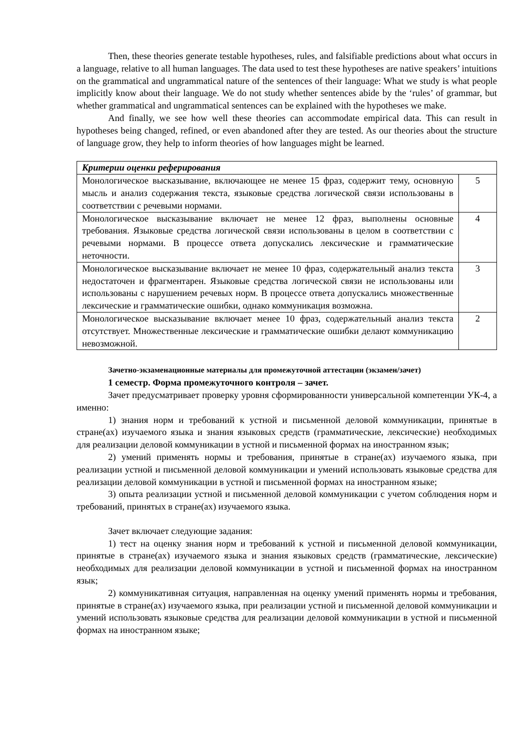Then, these theories generate testable hypotheses, rules, and falsifiable predictions about what occurs in a language, relative to all human languages. The data used to test these hypotheses are native speakers’ intuitions on the grammatical and ungrammatical nature of the sentences of their language: What we study is what people implicitly know about their language. We do not study whether sentences abide by the ‘rules’ of grammar, but whether grammatical and ungrammatical sentences can be explained with the hypotheses we make.
And finally, we see how well these theories can accommodate empirical data. This can result in hypotheses being changed, refined, or even abandoned after they are tested. As our theories about the structure of language grow, they help to inform theories of how languages might be learned.
| Критерии оценки реферирования | |
| Монологическое высказывание, включающее не менее 15 фраз, содержит тему, основную мысль и анализ содержания текста, языковые средства логической связи использованы в соответствии с речевыми нормами. | 5 |
| Монологическое высказывание включает не менее 12 фраз, выполнены основные требования. Языковые средства логической связи использованы в целом в соответствии с речевыми нормами. В процессе ответа допускались лексические и грамматические неточности. | 4 |
| Монологическое высказывание включает не менее 10 фраз, содержательный анализ текста недостаточен и фрагментарен. Языковые средства логической связи не использованы или использованы с нарушением речевых норм. В процессе ответа допускались множественные лексические и грамматические ошибки, однако коммуникация возможна. | 3 |
| Монологическое высказывание включает менее 10 фраз, содержательный анализ текста отсутствует. Множественные лексические и грамматические ошибки делают коммуникацию невозможной. | 2 |
Зачетно-экзаменационные материалы для промежуточной аттестации (экзамен/зачет)
1 семестр. Форма промежуточного контроля – зачет.
Зачет предусматривает проверку уровня сформированности универсальной компетенции УК-4, а именно:
1) знания норм и требований к устной и письменной деловой коммуникации, принятые в стране(ах) изучаемого языка и знания языковых средств (грамматические, лексические) необходимых для реализации деловой коммуникации в устной и письменной формах на иностранном язык;
2) умений применять нормы и требования, принятые в стране(ах) изучаемого языка, при реализации устной и письменной деловой коммуникации и умений использовать языковые средства для реализации деловой коммуникации в устной и письменной формах на иностранном языке;
3) опыта реализации устной и письменной деловой коммуникации с учетом соблюдения норм и требований, принятых в стране(ах) изучаемого языка.
Зачет включает следующие задания:
1) тест на оценку знания норм и требований к устной и письменной деловой коммуникации, принятые в стране(ах) изучаемого языка и знания языковых средств (грамматические, лексические) необходимых для реализации деловой коммуникации в устной и письменной формах на иностранном язык;
2) коммуникативная ситуация, направленная на оценку умений применять нормы и требования, принятые в стране(ах) изучаемого языка, при реализации устной и письменной деловой коммуникации и умений использовать языковые средства для реализации деловой коммуникации в устной и письменной формах на иностранном языке;